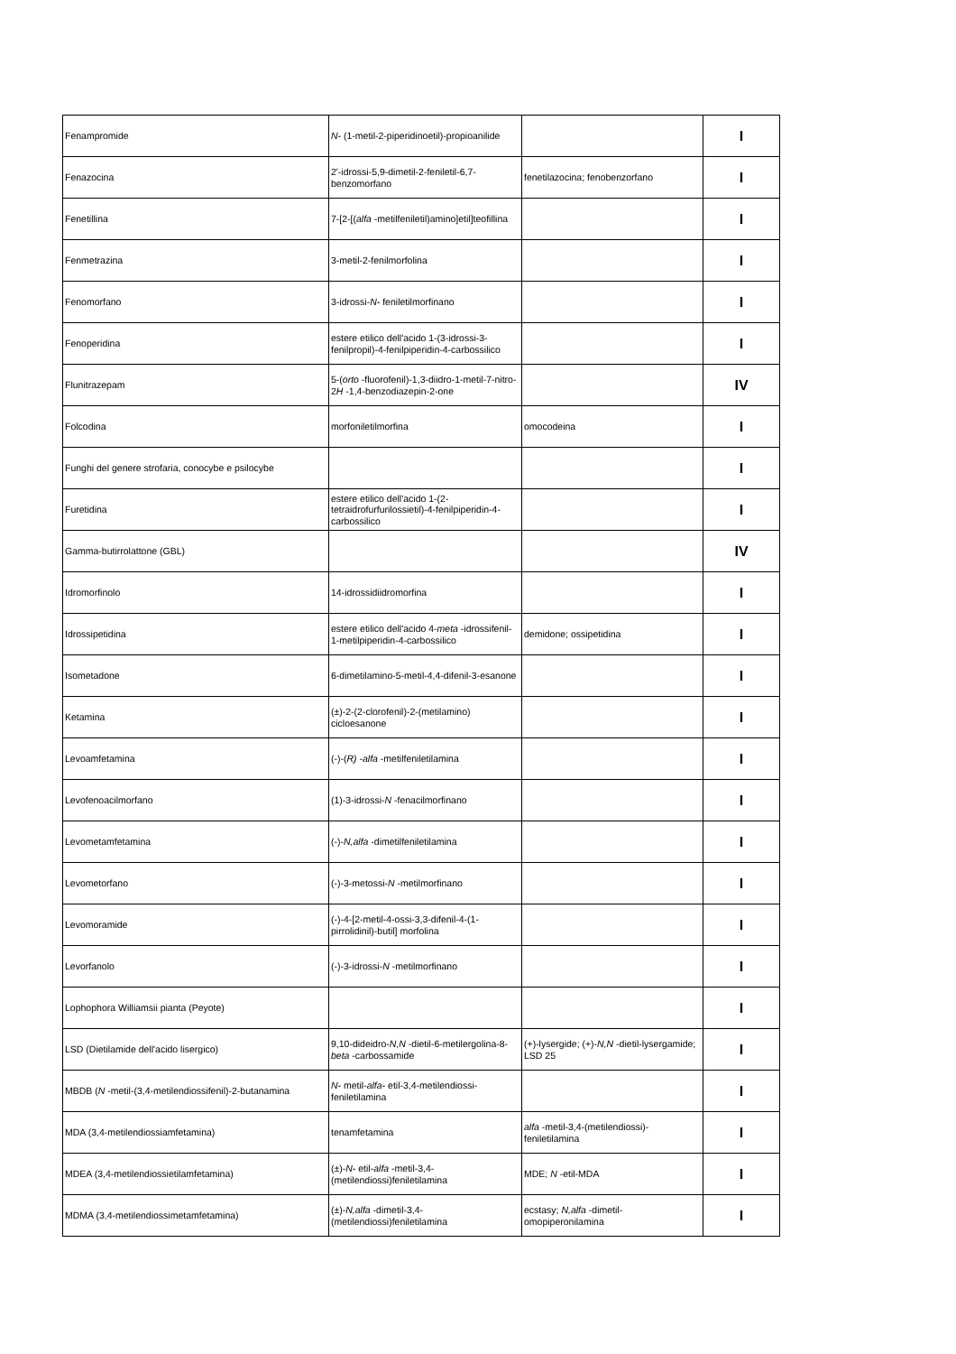| Fenampromide | N- (1-metil-2-piperidinoetil)-propioanilide | | I |
| Fenazocina | 2'-idrossi-5,9-dimetil-2-feniletil-6,7-benzomorfano | fenetilazocina; fenobenzorfano | I |
| Fenetillina | 7-[2-[( alfa -metilfeniletil)amino]etil]teofillina | | I |
| Fenmetrazina | 3-metil-2-fenilmorfolina | | I |
| Fenomorfano | 3-idrossi- N- feniletilmorfinano | | I |
| Fenoperidina | estere etilico dell'acido 1-(3-idrossi-3-fenilpropil)-4-fenilpiperidin-4-carbossilico | | I |
| Flunitrazepam | 5-( orto -fluorofenil)-1,3-diidro-1-metil-7-nitro-2 H -1,4-benzodiazepin-2-one | | IV |
| Folcodina | morfoniletilmorfina | omocodeina | I |
| Funghi del genere strofaria, conocybe e psilocybe | | | I |
| Furetidina | estere etilico dell'acido 1-(2-tetraidrofurfurilossietil)-4-fenilpiperidin-4-carbossilico | | I |
| Gamma-butirrolattone (GBL) | | | IV |
| Idromorfinolo | 14-idrossidiidromorfina | | I |
| Idrossipetidina | estere etilico dell'acido 4- meta -idrossifenil-1-metilpiperidin-4-carbossilico | demidone; ossipetidina | I |
| Isometadone | 6-dimetilamino-5-metil-4,4-difenil-3-esanone | | I |
| Ketamina | (±)-2-(2-clorofenil)-2-(metilamino) cicloesanone | | I |
| Levoamfetamina | (-)-( R) - alfa -metilfeniletilamina | | I |
| Levofenoacilmorfano | (1)-3-idrossi- N -fenacilmorfinano | | I |
| Levometamfetamina | (-)- N,alfa -dimetilfeniletilamina | | I |
| Levometorfano | (-)-3-metossi- N -metilmorfinano | | I |
| Levomoramide | (-)-4-[2-metil-4-ossi-3,3-difenil-4-(1-pirrolidinil)-butil] morfolina | | I |
| Levorfanolo | (-)-3-idrossi- N -metilmorfinano | | I |
| Lophophora Williamsii pianta (Peyote) | | | I |
| LSD (Dietilamide dell'acido lisergico) | 9,10-dideidro- N,N -dietil-6-metilergolina-8- beta -carbossamide | (+)-lysergide; (+)- N,N -dietil-lysergamide; LSD 25 | I |
| MBDB ( N -metil-(3,4-metilendiossifenil)-2-butanamina | N- metil- alfa- etil-3,4-metilendiossi-feniletilamina | | I |
| MDA (3,4-metilendiossiamfetamina) | tenamfetamina | alfa -metil-3,4-(metilendiossi)-feniletilamina | I |
| MDEA (3,4-metilendiossietilamfetamina) | (±)- N- etil- alfa -metil-3,4-(metilendiossi)feniletilamina | MDE; N -etil-MDA | I |
| MDMA (3,4-metilendiossimetamfetamina) | (±)- N,alfa -dimetil-3,4-(metilendiossi)feniletilamina | ecstasy; N,alfa -dimetil-omopiperonilamina | I |